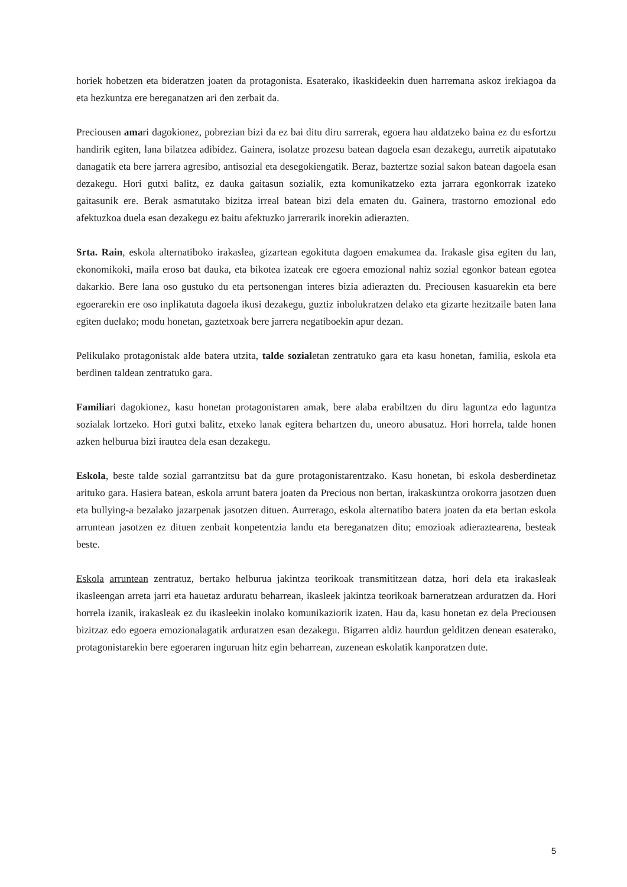horiek hobetzen eta bideratzen joaten da protagonista. Esaterako, ikaskideekin duen harremana askoz irekiagoa da eta hezkuntza ere bereganatzen ari den zerbait da.
Preciousen amari dagokionez, pobrezian bizi da ez bai ditu diru sarrerak, egoera hau aldatzeko baina ez du esfortzu handirik egiten, lana bilatzea adibidez. Gainera, isolatze prozesu batean dagoela esan dezakegu, aurretik aipatutako danagatik eta bere jarrera agresibo, antisozial eta desegokiengatik. Beraz, baztertze sozial sakon batean dagoela esan dezakegu. Hori gutxi balitz, ez dauka gaitasun sozialik, ezta komunikatzeko ezta jarrara egonkorrak izateko gaitasunik ere. Berak asmatutako bizitza irreal batean bizi dela ematen du. Gainera, trastorno emozional edo afektuzkoa duela esan dezakegu ez baitu afektuzko jarrerarik inorekin adierazten.
Srta. Rain, eskola alternatiboko irakaslea, gizartean egokituta dagoen emakumea da. Irakasle gisa egiten du lan, ekonomikoki, maila eroso bat dauka, eta bikotea izateak ere egoera emozional nahiz sozial egonkor batean egotea dakarkio. Bere lana oso gustuko du eta pertsonengan interes bizia adierazten du. Preciousen kasuarekin eta bere egoerarekin ere oso inplikatuta dagoela ikusi dezakegu, guztiz inbolukratzen delako eta gizarte hezitzaile baten lana egiten duelako; modu honetan, gaztetxoak bere jarrera negatiboekin apur dezan.
Pelikulako protagonistak alde batera utzita, talde sozialetan zentratuko gara eta kasu honetan, familia, eskola eta berdinen taldean zentratuko gara.
Familiari dagokionez, kasu honetan protagonistaren amak, bere alaba erabiltzen du diru laguntza edo laguntza sozialak lortzeko. Hori gutxi balitz, etxeko lanak egitera behartzen du, uneoro abusatuz. Hori horrela, talde honen azken helburua bizi irautea dela esan dezakegu.
Eskola, beste talde sozial garrantzitsu bat da gure protagonistarentzako. Kasu honetan, bi eskola desberdinetaz arituko gara. Hasiera batean, eskola arrunt batera joaten da Precious non bertan, irakaskuntza orokorra jasotzen duen eta bullying-a bezalako jazarpenak jasotzen dituen. Aurrerago, eskola alternatibo batera joaten da eta bertan eskola arruntean jasotzen ez dituen zenbait konpetentzia landu eta bereganatzen ditu; emozioak adieraztearena, besteak beste.
Eskola arruntean zentratuz, bertako helburua jakintza teorikoak transmititzean datza, hori dela eta irakasleak ikasleengan arreta jarri eta hauetaz arduratu beharrean, ikasleek jakintza teorikoak barneratzean arduratzen da. Hori horrela izanik, irakasleak ez du ikasleekin inolako komunikaziorik izaten. Hau da, kasu honetan ez dela Preciousen bizitzaz edo egoera emozionalagatik arduratzen esan dezakegu. Bigarren aldiz haurdun gelditzen denean esaterako, protagonistarekin bere egoeraren inguruan hitz egin beharrean, zuzenean eskolatik kanporatzen dute.
5